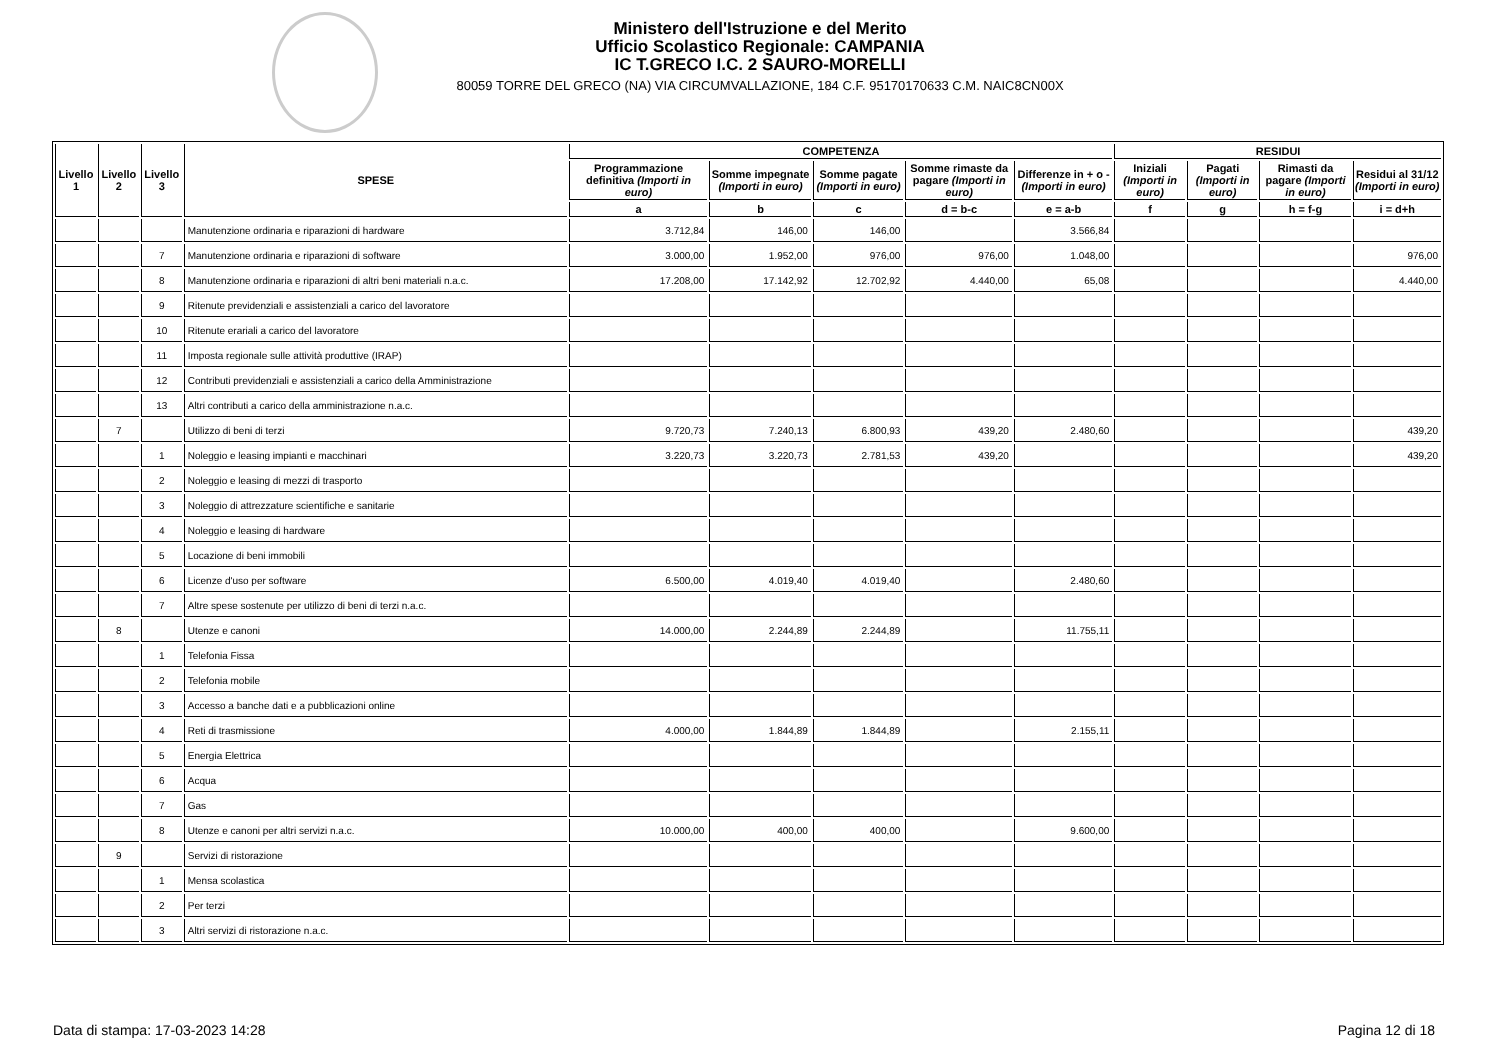Ministero dell'Istruzione e del Merito
Ufficio Scolastico Regionale: CAMPANIA
IC T.GRECO I.C. 2 SAURO-MORELLI
80059 TORRE DEL GRECO (NA) VIA CIRCUMVALLAZIONE, 184 C.F. 95170170633 C.M. NAIC8CN00X
| Livello 1 | Livello 2 | Livello 3 | SPESE | COMPETENZA | | | | | RESIDUI | | | |
| --- | --- | --- | --- | --- | --- | --- | --- | --- | --- | --- | --- | --- |
| | | | | Programmazione definitiva (Importi in euro) | Somme impegnate (Importi in euro) | Somme pagate (Importi in euro) | Somme rimaste da pagare (Importi in euro) | Differenze in + o - (Importi in euro) | Iniziali (Importi in euro) | Pagati (Importi in euro) | Rimasti da pagare (Importi in euro) | Residui al 31/12 (Importi in euro) |
| | | | | a | b | c | d = b-c | e = a-b | f | g | h = f-g | i = d+h |
| | | | Manutenzione ordinaria e riparazioni di hardware | 3.712,84 | 146,00 | 146,00 | | 3.566,84 | | | | |
| | | 7 | Manutenzione ordinaria e riparazioni di software | 3.000,00 | 1.952,00 | 976,00 | 976,00 | 1.048,00 | | | | 976,00 |
| | | 8 | Manutenzione ordinaria e riparazioni di altri beni materiali n.a.c. | 17.208,00 | 17.142,92 | 12.702,92 | 4.440,00 | 65,08 | | | | 4.440,00 |
| | | 9 | Ritenute previdenziali e assistenziali a carico del lavoratore | | | | | | | | | |
| | | 10 | Ritenute erariali a carico del lavoratore | | | | | | | | | |
| | | 11 | Imposta regionale sulle attività produttive (IRAP) | | | | | | | | | |
| | | 12 | Contributi previdenziali e assistenziali a carico della Amministrazione | | | | | | | | | |
| | | 13 | Altri contributi a carico della amministrazione n.a.c. | | | | | | | | | |
| | 7 | | Utilizzo di beni di terzi | 9.720,73 | 7.240,13 | 6.800,93 | 439,20 | 2.480,60 | | | | 439,20 |
| | | 1 | Noleggio e leasing impianti e macchinari | 3.220,73 | 3.220,73 | 2.781,53 | 439,20 | | | | | 439,20 |
| | | 2 | Noleggio e leasing di mezzi di trasporto | | | | | | | | | |
| | | 3 | Noleggio di attrezzature scientifiche e sanitarie | | | | | | | | | |
| | | 4 | Noleggio e leasing di hardware | | | | | | | | | |
| | | 5 | Locazione di beni immobili | | | | | | | | | |
| | | 6 | Licenze d'uso per software | 6.500,00 | 4.019,40 | 4.019,40 | | 2.480,60 | | | | |
| | | 7 | Altre spese sostenute per utilizzo di beni di terzi n.a.c. | | | | | | | | | |
| | 8 | | Utenze e canoni | 14.000,00 | 2.244,89 | 2.244,89 | | 11.755,11 | | | | |
| | | 1 | Telefonia Fissa | | | | | | | | | |
| | | 2 | Telefonia mobile | | | | | | | | | |
| | | 3 | Accesso a banche dati e a pubblicazioni online | | | | | | | | | |
| | | 4 | Reti di trasmissione | 4.000,00 | 1.844,89 | 1.844,89 | | 2.155,11 | | | | |
| | | 5 | Energia Elettrica | | | | | | | | | |
| | | 6 | Acqua | | | | | | | | | |
| | | 7 | Gas | | | | | | | | | |
| | | 8 | Utenze e canoni per altri servizi n.a.c. | 10.000,00 | 400,00 | 400,00 | | 9.600,00 | | | | |
| | 9 | | Servizi di ristorazione | | | | | | | | | |
| | | 1 | Mensa scolastica | | | | | | | | | |
| | | 2 | Per terzi | | | | | | | | | |
| | | 3 | Altri servizi di ristorazione n.a.c. | | | | | | | | | |
Data di stampa: 17-03-2023 14:28 Pagina 12 di 18